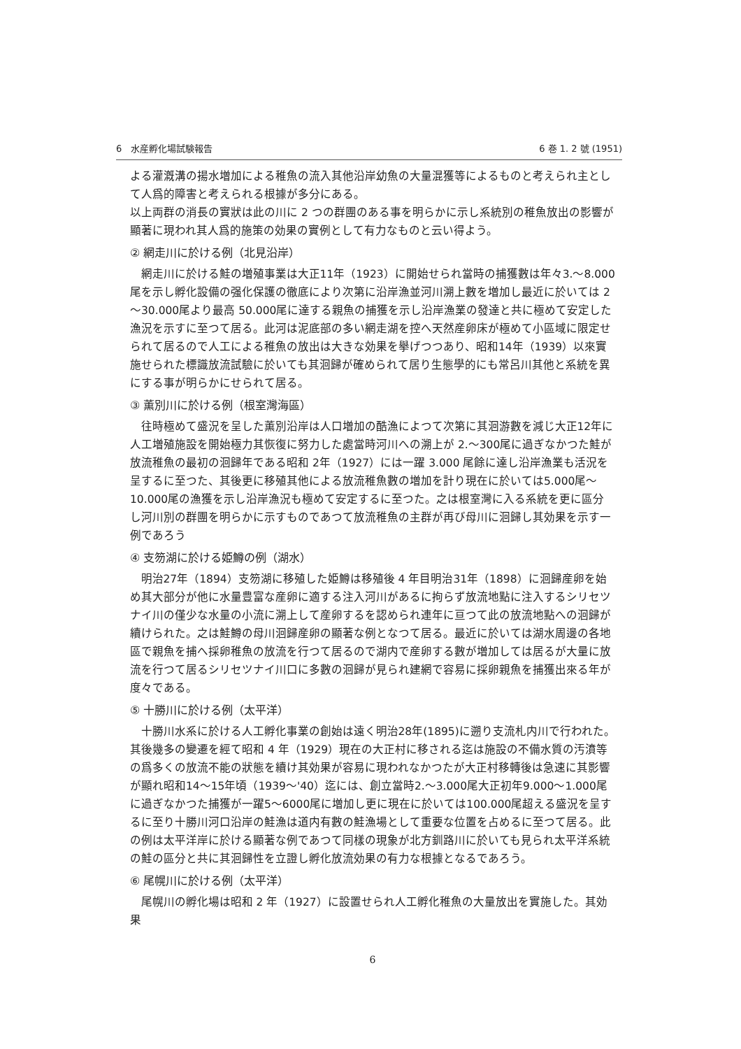6　水産孵化場試験報告 6 巻 1. 2 號 (1951)
よる灌漑溝の揚水増加による稚魚の流入其他沿岸幼魚の大量混獲等によるものと考えられ主として人爲的障害と考えられる根據が多分にある。
以上両群の消長の實狀は此の川に 2 つの群團のある事を明らかに示し系統別の稚魚放出の影響が顯著に現われ其人爲的施策の効果の實例として有力なものと云い得よう。
② 網走川に於ける例（北見沿岸）
網走川に於ける鮭の増殖事業は大正11年（1923）に開始せられ當時の捕獲數は年々3.～8.000尾を示し孵化設備の强化保護の徹底により次第に沿岸漁並河川溯上數を増加し最近に於いては 2～30.000尾より最高 50.000尾に達する親魚の捕獲を示し沿岸漁業の發達と共に極めて安定した漁況を示すに至つて居る。此河は泥底部の多い網走湖を控へ天然産卵床が極めて小區域に限定せられて居るので人工による稚魚の放出は大きな効果を擧げつつあり、昭和14年（1939）以來實施せられた標識放流試驗に於いても其洄歸が確められて居り生態學的にも常呂川其他と系統を異にする事が明らかにせられて居る。
③ 薫別川に於ける例（根室灣海區）
往時極めて盛況を呈した薫別沿岸は人口増加の酷漁によつて次第に其洄游數を減じ大正12年に人工増殖施設を開始極力其恢復に努力した處當時河川への溯上が 2.～300尾に過ぎなかつた鮭が放流稚魚の最初の洄歸年である昭和 2年（1927）には一躍 3.000 尾餘に達し沿岸漁業も活況を呈するに至つた、其後更に移殖其他による放流稚魚數の増加を計り現在に於いては5.000尾～10.000尾の漁獲を示し沿岸漁況も極めて安定するに至つた。之は根室灣に入る系統を更に區分し河川別の群團を明らかに示すものであつて放流稚魚の主群が再び母川に洄歸し其効果を示す一例であろう
④ 支笏湖に於ける姫鱒の例（湖水）
明治27年（1894）支笏湖に移殖した姫鱒は移殖後 4 年目明治31年（1898）に洄歸産卵を始め其大部分が他に水量豊富な産卵に適する注入河川があるに拘らず放流地點に注入するシリセツナイ川の僅少な水量の小流に溯上して産卵するを認められ連年に亘つて此の放流地點への洄歸が續けられた。之は鮭鱒の母川洄歸産卵の顯著な例となつて居る。最近に於いては湖水周邊の各地區で親魚を捕へ採卵稚魚の放流を行つて居るので湖内で産卵する數が増加しては居るが大量に放流を行つて居るシリセツナイ川口に多數の洄歸が見られ建網で容易に採卵親魚を捕獲出來る年が度々である。
⑤ 十勝川に於ける例（太平洋）
十勝川水系に於ける人工孵化事業の創始は遠く明治28年(1895)に遡り支流札内川で行われた。其後幾多の變遷を經て昭和 4 年（1929）現在の大正村に移される迄は施設の不備水質の汚濆等の爲多くの放流不能の狀態を續け其効果が容易に現われなかつたが大正村移轉後は急速に其影響が顯れ昭和14～15年頃（1939～'40）迄には、創立當時2.～3.000尾大正初年9.000～1.000尾に過ぎなかつた捕獲が一躍5～6000尾に増加し更に現在に於いては100.000尾超える盛況を呈するに至り十勝川河口沿岸の鮭漁は道内有數の鮭漁場として重要な位置を占めるに至つて居る。此の例は太平洋岸に於ける顯著な例であつて同樣の現象が北方釧路川に於いても見られ太平洋系統の鮭の區分と共に其洄歸性を立證し孵化放流効果の有力な根據となるであろう。
⑥ 尾幌川に於ける例（太平洋）
尾幌川の孵化場は昭和 2 年（1927）に設置せられ人工孵化稚魚の大量放出を實施した。其効果
6